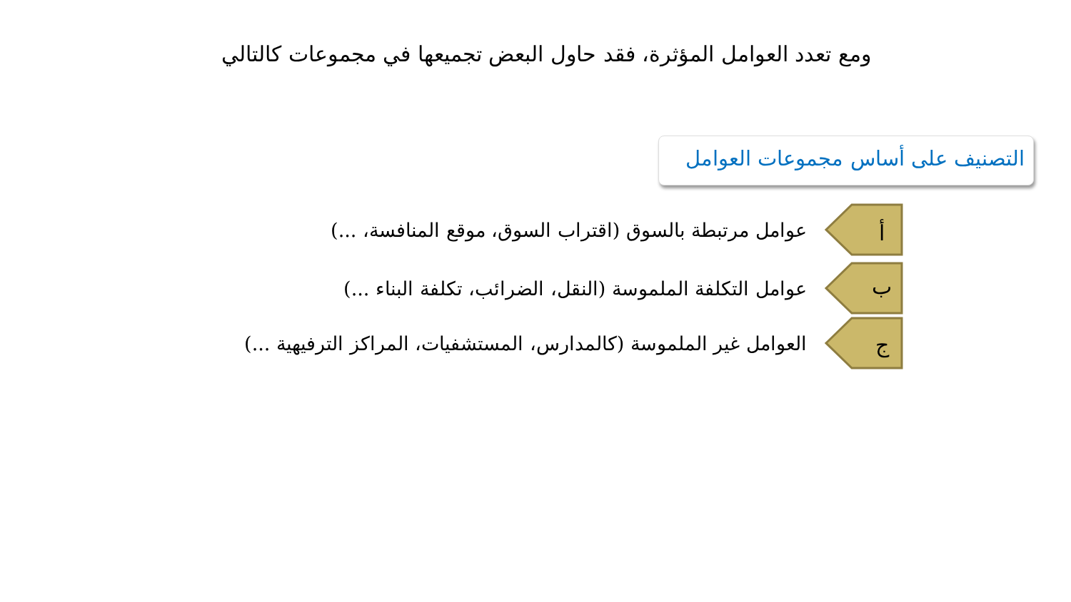ومع تعدد العوامل المؤثرة، فقد حاول البعض تجميعها في مجموعات كالتالي
التصنيف على أساس مجموعات العوامل
أ
عوامل مرتبطة بالسوق (اقتراب السوق، موقع المنافسة، ...)
ب
عوامل التكلفة الملموسة (النقل، الضرائب، تكلفة البناء ...)
ج
العوامل غير الملموسة (كالمدارس، المستشفيات، المراكز الترفيهية ...)